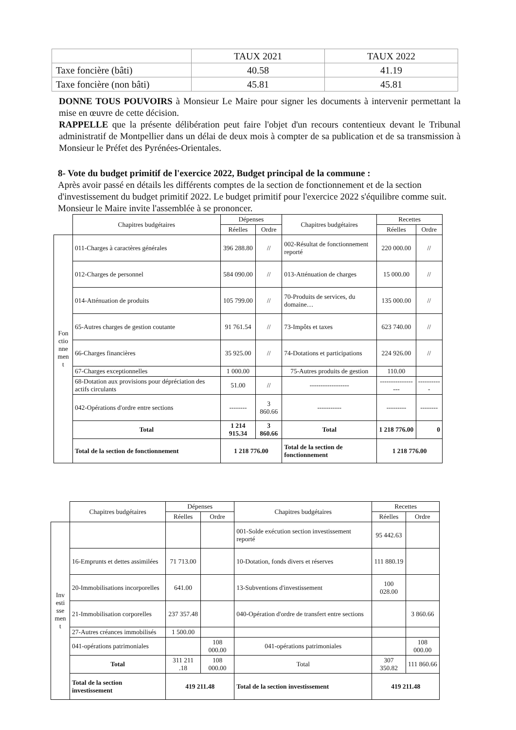| | TAUX 2021 | TAUX 2022 |
| Taxe foncière (bâti) | 40.58 | 41.19 |
| Taxe foncière (non bâti) | 45.81 | 45.81 |
DONNE TOUS POUVOIRS à Monsieur Le Maire pour signer les documents à intervenir permettant la mise en œuvre de cette décision.
RAPPELLE que la présente délibération peut faire l'objet d'un recours contentieux devant le Tribunal administratif de Montpellier dans un délai de deux mois à compter de sa publication et de sa transmission à Monsieur le Préfet des Pyrénées-Orientales.
8- Vote du budget primitif de l'exercice 2022, Budget principal de la commune :
Après avoir passé en détails les différents comptes de la section de fonctionnement et de la section d'investissement du budget primitif 2022. Le budget primitif pour l'exercice 2022 s'équilibre comme suit. Monsieur le Maire invite l'assemblée à se prononcer.
| | Chapitres budgétaires | Dépenses | | Chapitres budgétaires | Recettes | |
| | | Réelles | Ordre | | Réelles | Ordre |
| Fon ctio nne men t | 011-Charges à caractères générales | 396 288.80 | // | 002-Résultat de fonctionnement reporté | 220 000.00 | // |
| | 012-Charges de personnel | 584 090.00 | // | 013-Atténuation de charges | 15 000.00 | // |
| | 014-Atténuation de produits | 105 799.00 | // | 70-Produits de services, du domaine… | 135 000.00 | // |
| | 65-Autres charges de gestion coutante | 91 761.54 | // | 73-Impôts et taxes | 623 740.00 | // |
| | 66-Charges financières | 35 925.00 | // | 74-Dotations et participations | 224 926.00 | // |
| | 67-Charges exceptionnelles | 1 000.00 | | 75-Autres produits de gestion | 110.00 | |
| | 68-Dotation aux provisions pour dépréciation des actifs circulants | 51.00 | // | ------------------ | ------------------ | ----------- |
| | 042-Opérations d'ordre entre sections | -------- | 3 860.66 | ----------- | --------- | -------- |
| | Total | 1 214 915.34 | 3 860.66 | Total | 1 218 776.00 | 0 |
| | Total de la section de fonctionnement | 1 218 776.00 | | Total de la section de fonctionnement | 1 218 776.00 | |
| | Chapitres budgétaires | Dépenses | | Chapitres budgétaires | Recettes | |
| | | Réelles | Ordre | | Réelles | Ordre |
| Inv esti sse men t | | | | 001-Solde exécution section investissement reporté | 95 442.63 | |
| | 16-Emprunts et dettes assimilées | 71 713.00 | | 10-Dotation, fonds divers et réserves | 111 880.19 | |
| | 20-Immobilisations incorporelles | 641.00 | | 13-Subventions d'investissement | 100 028.00 | |
| | 21-Immobilisation corporelles | 237 357.48 | | 040-Opération d'ordre de transfert entre sections | | 3 860.66 |
| | 27-Autres créances immobilisés | 1 500.00 | | | | |
| | 041-opérations patrimoniales | | 108 000.00 | 041-opérations patrimoniales | | 108 000.00 |
| | Total | 311 211 .18 | 108 000.00 | Total | 307 350.82 | 111 860.66 |
| | Total de la section investissement | 419 211.48 | | Total de la section investissement | 419 211.48 | |